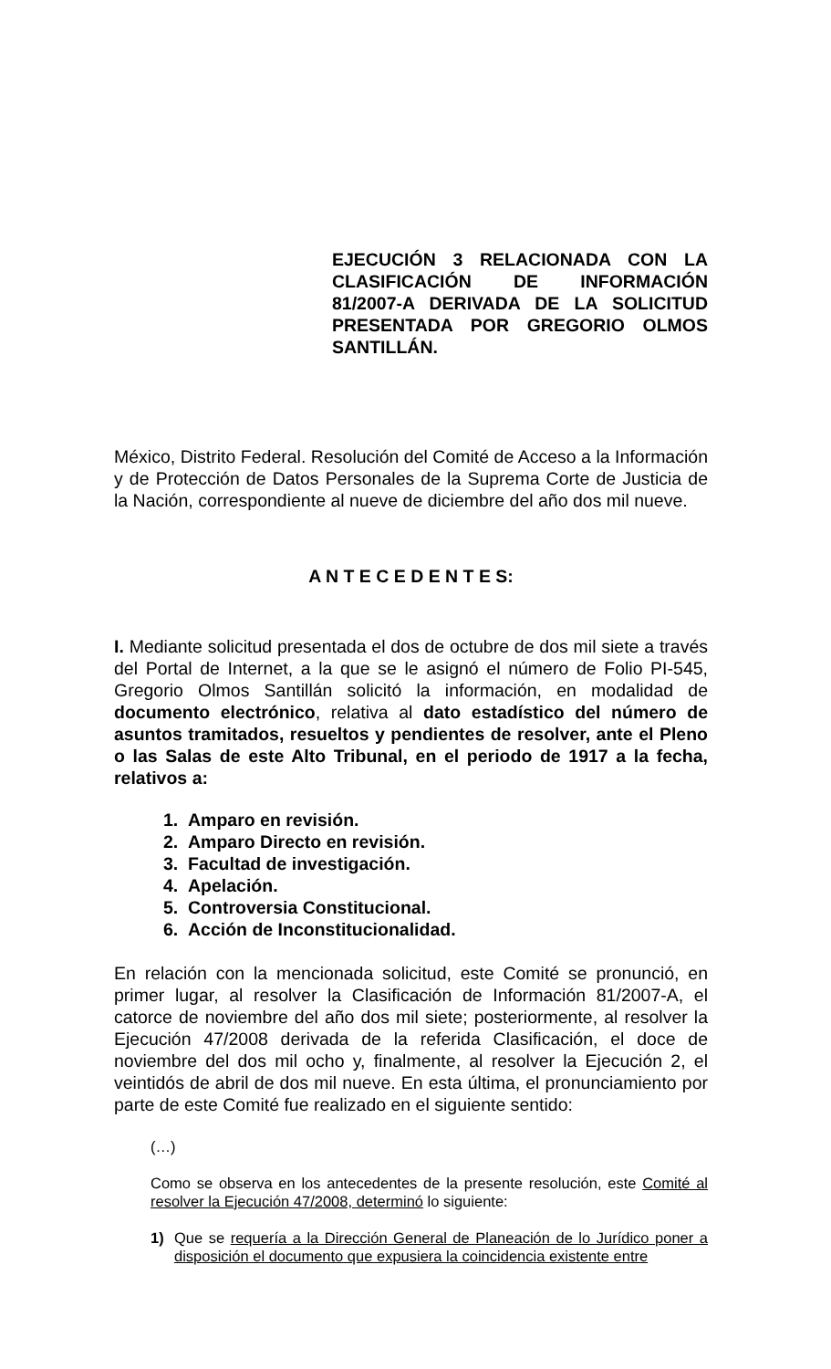EJECUCIÓN 3 RELACIONADA CON LA CLASIFICACIÓN DE INFORMACIÓN 81/2007-A DERIVADA DE LA SOLICITUD PRESENTADA POR GREGORIO OLMOS SANTILLÁN.
México, Distrito Federal. Resolución del Comité de Acceso a la Información y de Protección de Datos Personales de la Suprema Corte de Justicia de la Nación, correspondiente al nueve de diciembre del año dos mil nueve.
A N T E C E D E N T E S:
I. Mediante solicitud presentada el dos de octubre de dos mil siete a través del Portal de Internet, a la que se le asignó el número de Folio PI-545, Gregorio Olmos Santillán solicitó la información, en modalidad de documento electrónico, relativa al dato estadístico del número de asuntos tramitados, resueltos y pendientes de resolver, ante el Pleno o las Salas de este Alto Tribunal, en el periodo de 1917 a la fecha, relativos a:
1. Amparo en revisión.
2. Amparo Directo en revisión.
3. Facultad de investigación.
4. Apelación.
5. Controversia Constitucional.
6. Acción de Inconstitucionalidad.
En relación con la mencionada solicitud, este Comité se pronunció, en primer lugar, al resolver la Clasificación de Información 81/2007-A, el catorce de noviembre del año dos mil siete; posteriormente, al resolver la Ejecución 47/2008 derivada de la referida Clasificación, el doce de noviembre del dos mil ocho y, finalmente, al resolver la Ejecución 2, el veintidós de abril de dos mil nueve. En esta última, el pronunciamiento por parte de este Comité fue realizado en el siguiente sentido:
(…)
Como se observa en los antecedentes de la presente resolución, este Comité al resolver la Ejecución 47/2008, determinó lo siguiente:
1) Que se requería a la Dirección General de Planeación de lo Jurídico poner a disposición el documento que expusiera la coincidencia existente entre